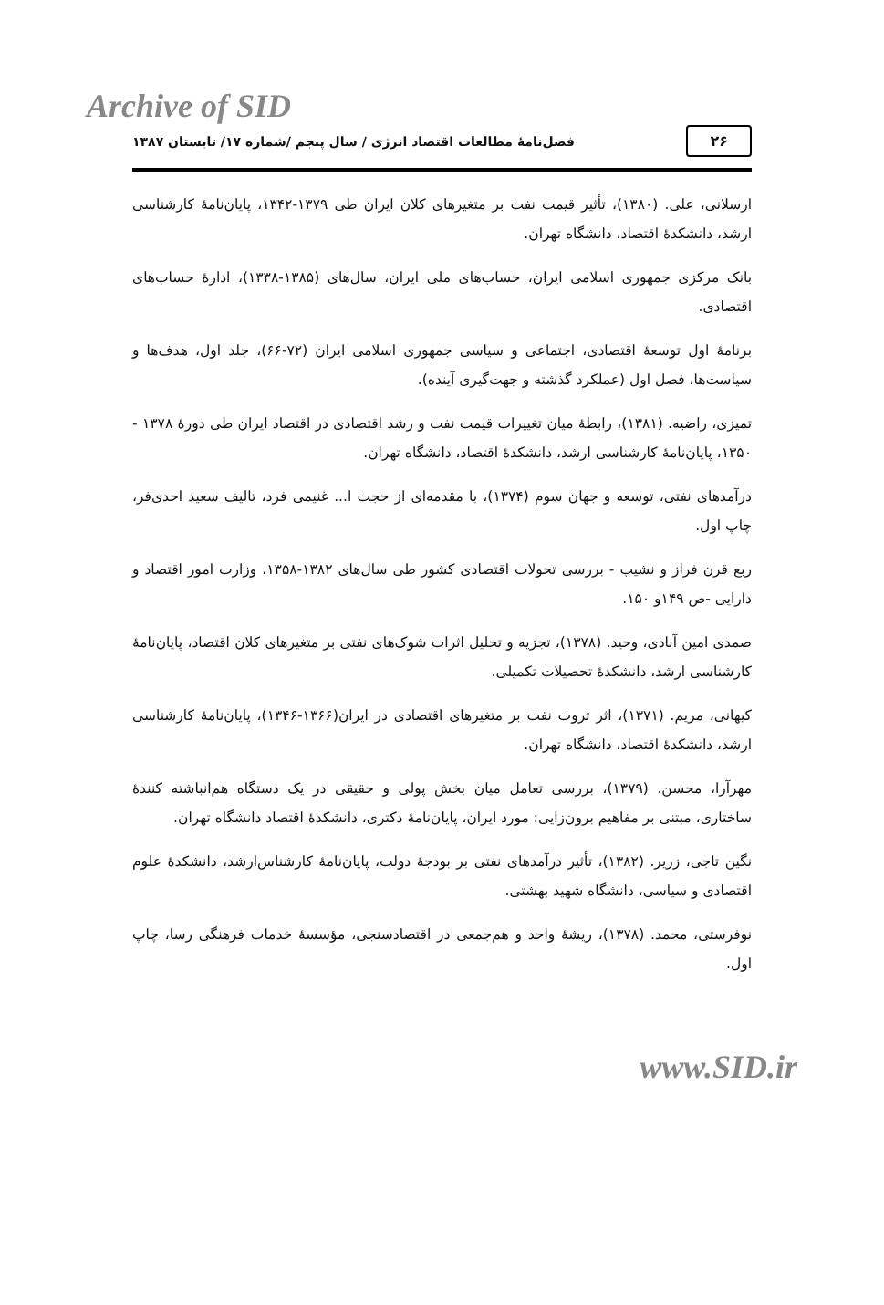Archive of SID
۲۶ فصل‌نامهٔ مطالعات اقتصاد انرژی / سال پنجم /شماره ۱۷/ تابستان ۱۳۸۷
ارسلانی، علی. (۱۳۸۰)، تأثیر قیمت نفت بر متغیرهای کلان ایران طی ۱۳۷۹-۱۳۴۲، پایان‌نامهٔ کارشناسی ارشد، دانشکدهٔ اقتصاد، دانشگاه تهران.
بانک مرکزی جمهوری اسلامی ایران، حساب‌های ملی ایران، سال‌های (۱۳۸۵-۱۳۳۸)، ادارهٔ حساب‌های اقتصادی.
برنامهٔ اول توسعهٔ اقتصادی، اجتماعی و سیاسی جمهوری اسلامی ایران (۷۲-۶۶)، جلد اول، هدف‌ها و سیاست‌ها، فصل اول (عملکرد گذشته و جهت‌گیری آینده).
تمیزی، راضیه. (۱۳۸۱)، رابطهٔ میان تغییرات قیمت نفت و رشد اقتصادی در اقتصاد ایران طی دورهٔ ۱۳۷۸ - ۱۳۵۰، پایان‌نامهٔ کارشناسی ارشد، دانشکدهٔ اقتصاد، دانشگاه تهران.
درآمدهای نفتی، توسعه و جهان سوم (۱۳۷۴)، با مقدمه‌ای از حجت ا... غنیمی فرد، تالیف سعید احدی‌فر، چاپ اول.
ربع قرن فراز و نشیب - بررسی تحولات اقتصادی کشور طی سال‌های ۱۳۸۲-۱۳۵۸، وزارت امور اقتصاد و دارایی -ص ۱۴۹و ۱۵۰.
صمدی امین آبادی، وحید. (۱۳۷۸)، تجزیه و تحلیل اثرات شوک‌های نفتی بر متغیرهای کلان اقتصاد، پایان‌نامهٔ کارشناسی ارشد، دانشکدهٔ تحصیلات تکمیلی.
کیهانی، مریم. (۱۳۷۱)، اثر ثروت نفت بر متغیرهای اقتصادی در ایران(۱۳۶۶-۱۳۴۶)، پایان‌نامهٔ کارشناسی ارشد، دانشکدهٔ اقتصاد، دانشگاه تهران.
مهرآرا، محسن. (۱۳۷۹)، بررسی تعامل میان بخش پولی و حقیقی در یک دستگاه هم‌انباشته کنندهٔ ساختاری، مبتنی بر مفاهیم برون‌زایی: مورد ایران، پایان‌نامهٔ دکتری، دانشکدهٔ اقتصاد دانشگاه تهران.
نگین تاجی، زریر. (۱۳۸۲)، تأثیر درآمدهای نفتی بر بودجهٔ دولت، پایان‌نامهٔ کارشناس‌ارشد، دانشکدهٔ علوم اقتصادی و سیاسی، دانشگاه شهید بهشتی.
نوفرستی، محمد. (۱۳۷۸)، ریشهٔ واحد و هم‌جمعی در اقتصادسنجی، مؤسسهٔ خدمات فرهنگی رسا، چاپ اول.
www.SID.ir